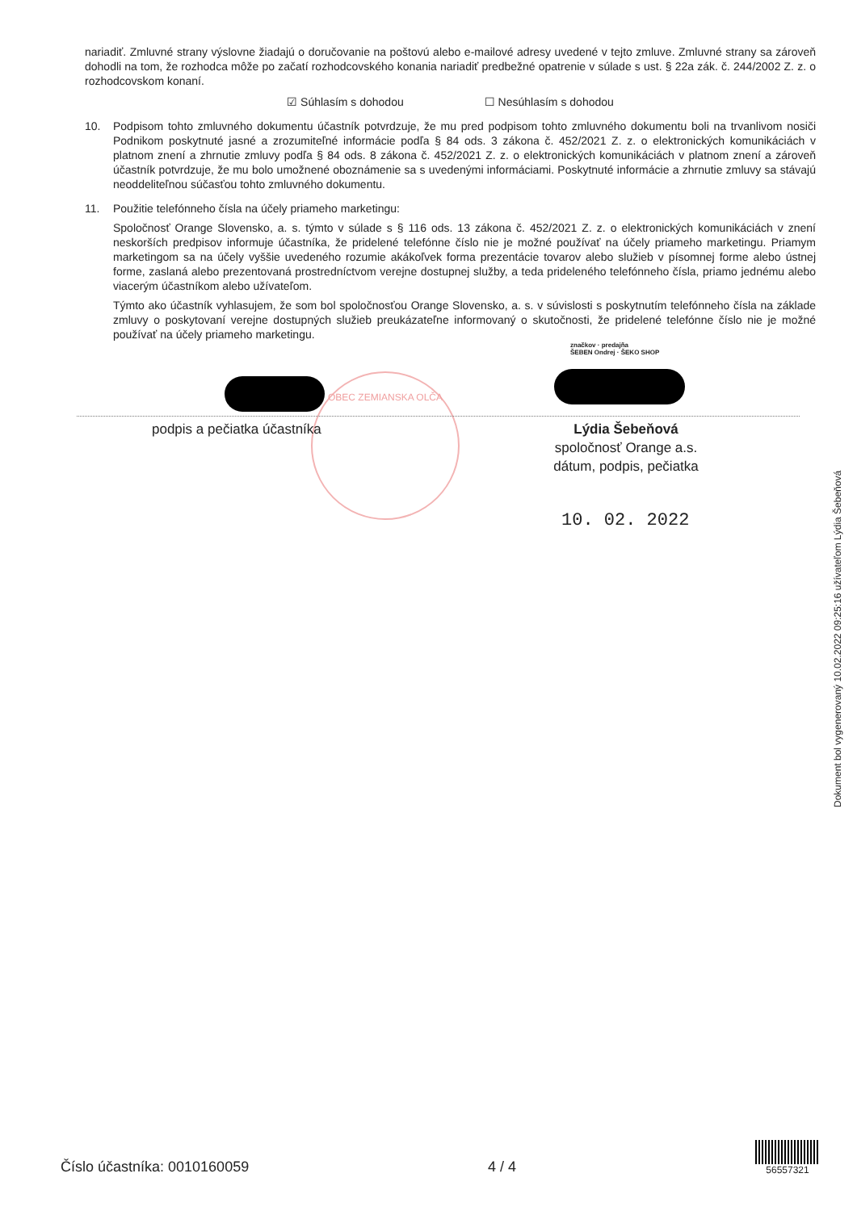nariadiť. Zmluvné strany výslovne žiadajú o doručovanie na poštovú alebo e-mailové adresy uvedené v tejto zmluve. Zmluvné strany sa zároveň dohodli na tom, že rozhodca môže po začatí rozhodcovského konania nariadiť predbežné opatrenie v súlade s ust. § 22a zák. č. 244/2002 Z. z. o rozhodcovskom konaní.
☑ Súhlasím s dohodou ☐ Nesúhlasím s dohodou
10. Podpisom tohto zmluvného dokumentu účastník potvrdzuje, že mu pred podpisom tohto zmluvného dokumentu boli na trvanlivom nosiči Podnikom poskytnuté jasné a zrozumiteľné informácie podľa § 84 ods. 3 zákona č. 452/2021 Z. z. o elektronických komunikáciách v platnom znení a zhrnutie zmluvy podľa § 84 ods. 8 zákona č. 452/2021 Z. z. o elektronických komunikáciách v platnom znení a zároveň účastník potvrdzuje, že mu bolo umožnené oboznámenie sa s uvedenými informáciami. Poskytnuté informácie a zhrnutie zmluvy sa stávajú neoddeliteľnou súčasťou tohto zmluvného dokumentu.
11. Použitie telefónneho čísla na účely priameho marketingu:
Spoločnosť Orange Slovensko, a. s. týmto v súlade s § 116 ods. 13 zákona č. 452/2021 Z. z. o elektronických komunikáciách v znení neskorších predpisov informuje účastníka, že pridelené telefónne číslo nie je možné používať na účely priameho marketingu. Priamym marketingom sa na účely vyššie uvedeného rozumie akákoľvek forma prezentácie tovarov alebo služieb v písomnej forme alebo ústnej forme, zaslaná alebo prezentovaná prostredníctvom verejne dostupnej služby, a teda prideleného telefónneho čísla, priamo jednému alebo viacerým účastníkom alebo užívateľom.
Týmto ako účastník vyhlasujem, že som bol spoločnosťou Orange Slovensko, a. s. v súvislosti s poskytnutím telefónneho čísla na základe zmluvy o poskytovaní verejne dostupných služieb preukázateľne informovaný o skutočnosti, že pridelené telefónne číslo nie je možné používať na účely priameho marketingu.
značkov · predajňa
ŠEBEN Ondrej · ŠEKO SHOP
OBEC ZEMIANSKA OLČA
podpis a pečiatka účastníka
Lýdia Šebeňová
spoločnosť Orange a.s.
dátum, podpis, pečiatka
10. 02. 2022
Dokument bol vygenerovaný 10.02.2022 09:25:16 užívateľom Lýdia Šebeňová
Číslo účastníka: 0010160059 4 / 4 56557321